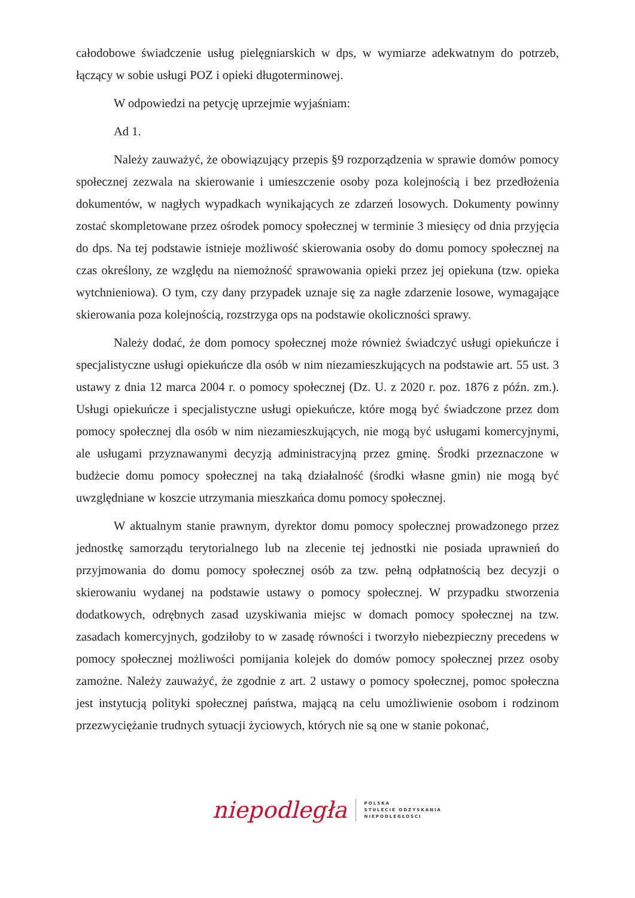całodobowe świadczenie usług pielęgniarskich w dps, w wymiarze adekwatnym do potrzeb, łączący w sobie usługi POZ i opieki długoterminowej.
W odpowiedzi na petycję uprzejmie wyjaśniam:
Ad 1.
Należy zauważyć, że obowiązujący przepis §9 rozporządzenia w sprawie domów pomocy społecznej zezwala na skierowanie i umieszczenie osoby poza kolejnością i bez przedłożenia dokumentów, w nagłych wypadkach wynikających ze zdarzeń losowych. Dokumenty powinny zostać skompletowane przez ośrodek pomocy społecznej w terminie 3 miesięcy od dnia przyjęcia do dps. Na tej podstawie istnieje możliwość skierowania osoby do domu pomocy społecznej na czas określony, ze względu na niemożność sprawowania opieki przez jej opiekuna (tzw. opieka wytchnieniowa). O tym, czy dany przypadek uznaje się za nagłe zdarzenie losowe, wymagające skierowania poza kolejnością, rozstrzyga ops na podstawie okoliczności sprawy.
Należy dodać, że dom pomocy społecznej może również świadczyć usługi opiekuńcze i specjalistyczne usługi opiekuńcze dla osób w nim niezamieszkujących na podstawie art. 55 ust. 3 ustawy z dnia 12 marca 2004 r. o pomocy społecznej (Dz. U. z 2020 r. poz. 1876 z późn. zm.). Usługi opiekuńcze i specjalistyczne usługi opiekuńcze, które mogą być świadczone przez dom pomocy społecznej dla osób w nim niezamieszkujących, nie mogą być usługami komercyjnymi, ale usługami przyznawanymi decyzją administracyjną przez gminę. Środki przeznaczone w budżecie domu pomocy społecznej na taką działalność (środki własne gmin) nie mogą być uwzględniane w koszcie utrzymania mieszkańca domu pomocy społecznej.
W aktualnym stanie prawnym, dyrektor domu pomocy społecznej prowadzonego przez jednostkę samorządu terytorialnego lub na zlecenie tej jednostki nie posiada uprawnień do przyjmowania do domu pomocy społecznej osób za tzw. pełną odpłatnością bez decyzji o skierowaniu wydanej na podstawie ustawy o pomocy społecznej. W przypadku stworzenia dodatkowych, odrębnych zasad uzyskiwania miejsc w domach pomocy społecznej na tzw. zasadach komercyjnych, godziłoby to w zasadę równości i tworzyło niebezpieczny precedens w pomocy społecznej możliwości pomijania kolejek do domów pomocy społecznej przez osoby zamożne. Należy zauważyć, że zgodnie z art. 2 ustawy o pomocy społecznej, pomoc społeczna jest instytucją polityki społecznej państwa, mającą na celu umożliwienie osobom i rodzinom przezwyciężanie trudnych sytuacji życiowych, których nie są one w stanie pokonać,
niepodległa
POLSKA
STULECIE ODZYSKANIA
NIEPODLEGŁOŚCI